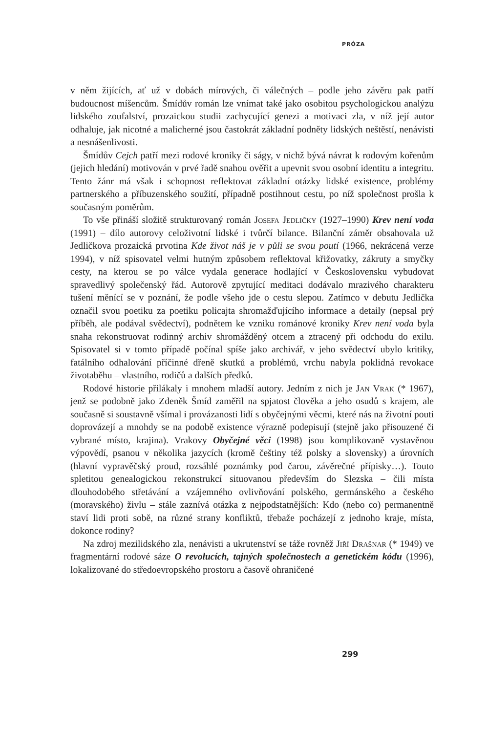PRÓZA
v něm žijících, ať už v dobách mírových, či válečných – podle jeho závěru pak patří budoucnost míšencům. Šmídův román lze vnímat také jako osobitou psychologickou analýzu lidského zoufalství, prozaickou studii zachycující genezi a motivaci zla, v níž její autor odhaluje, jak nicotné a malicherné jsou častokrát základní podněty lidských neštěstí, nenávisti a nesnášenlivosti.
Šmídův Cejch patří mezi rodové kroniky či ságy, v nichž bývá návrat k rodovým kořenům (jejich hledání) motivován v prvé řadě snahou ověřit a upevnit svou osobní identitu a integritu. Tento žánr má však i schopnost reflektovat základní otázky lidské existence, problémy partnerského a příbuzenského soužití, případně postihnout cestu, po níž společnost prošla k současným poměrům.
To vše přináší složitě strukturovaný román Josefa Jedličky (1927–1990) Krev není voda (1991) – dílo autorovy celoživotní lidské i tvůrčí bilance. Bilanční záměr obsahovala už Jedličkova prozaická prvotina Kde život náš je v půli se svou poutí (1966, nekrácená verze 1994), v níž spisovatel velmi hutným způsobem reflektoval křižovatky, zákruty a smyčky cesty, na kterou se po válce vydala generace hodlající v Československu vybudovat spravedlivý společenský řád. Autorově zpytující meditaci dodávalo mrazivého charakteru tušení měnící se v poznání, že podle všeho jde o cestu slepou. Zatímco v debutu Jedlička označil svou poetiku za poetiku policajta shromažďujícího informace a detaily (nepsal prý příběh, ale podával svědectví), podnětem ke vzniku románové kroniky Krev není voda byla snaha rekonstruovat rodinný archiv shromážděný otcem a ztracený při odchodu do exilu. Spisovatel si v tomto případě počínal spíše jako archivář, v jeho svědectví ubylo kritiky, fatálního odhalování příčinné dřeně skutků a problémů, vrchu nabyla poklidná revokace životaběhu – vlastního, rodičů a dalších předků.
Rodové historie přilákaly i mnohem mladší autory. Jedním z nich je Jan Vrak (* 1967), jenž se podobně jako Zdeněk Šmíd zaměřil na spjatost člověka a jeho osudů s krajem, ale současně si soustavně všímal i provázanosti lidí s obyčejnými věcmi, které nás na životní pouti doprovázejí a mnohdy se na podobě existence výrazně podepisují (stejně jako přisouzené či vybrané místo, krajina). Vrakovy Obyčejné věci (1998) jsou komplikovaně vystavěnou výpovědí, psanou v několika jazycích (kromě češtiny též polsky a slovensky) a úrovních (hlavní vypravěčský proud, rozsáhlé poznámky pod čarou, závěrečné přípisky…). Touto spletitou genealogickou rekonstrukcí situovanou především do Slezska – čili místa dlouhodobého střetávání a vzájemného ovlivňování polského, germánského a českého (moravského) živlu – stále zaznívá otázka z nejpodstatnějších: Kdo (nebo co) permanentně staví lidi proti sobě, na různé strany konfliktů, třebaže pocházejí z jednoho kraje, místa, dokonce rodiny?
Na zdroj mezilidského zla, nenávisti a ukrutenství se táže rovněž Jiří Drašnar (* 1949) ve fragmentární rodové sáze O revolucích, tajných společnostech a genetickém kódu (1996), lokalizované do středoevropského prostoru a časově ohraničené
299